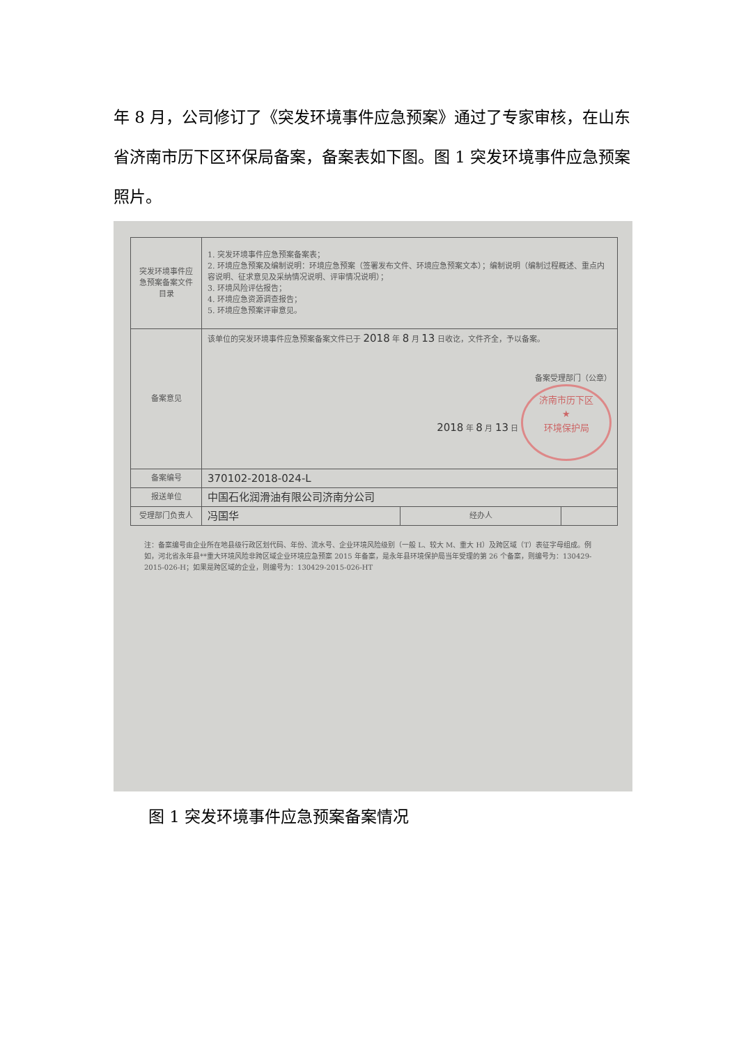年 8 月，公司修订了《突发环境事件应急预案》通过了专家审核，在山东省济南市历下区环保局备案，备案表如下图。图 1 突发环境事件应急预案照片。
| 突发环境事件应急预案备案文件目录 | 1. 突发环境事件应急预案备案表； 2. 环境应急预案及编制说明：环境应急预案（签署发布文件、环境应急预案文本）；编制说明（编制过程概述、重点内容说明、征求意见及采纳情况说明、评审情况说明）； 3. 环境风险评估报告； 4. 环境应急资源调查报告； 5. 环境应急预案评审意见。 | | |
| 备案意见 | 该单位的突发环境事件应急预案备案文件已于 2018 年 8 月 13 日收讫，文件齐全，予以备案。 备案受理部门（公章） 2018 年 8 月 13 日 济南市历下区 ★ 环境保护局 | | |
| 备案编号 | 370102-2018-024-L | | |
| 报送单位 | 中国石化润滑油有限公司济南分公司 | | |
| 受理部门负责人 | 冯国华 | 经办人 | |
注：备案编号由企业所在地县级行政区划代码、年份、流水号、企业环境风险级别（一般 L、较大 M、重大 H）及跨区域（T）表征字母组成。例如，河北省永年县**重大环境风险非跨区域企业环境应急预案 2015 年备案，是永年县环境保护局当年受理的第 26 个备案，则编号为：130429-2015-026-H；如果是跨区域的企业，则编号为：130429-2015-026-HT
图 1 突发环境事件应急预案备案情况